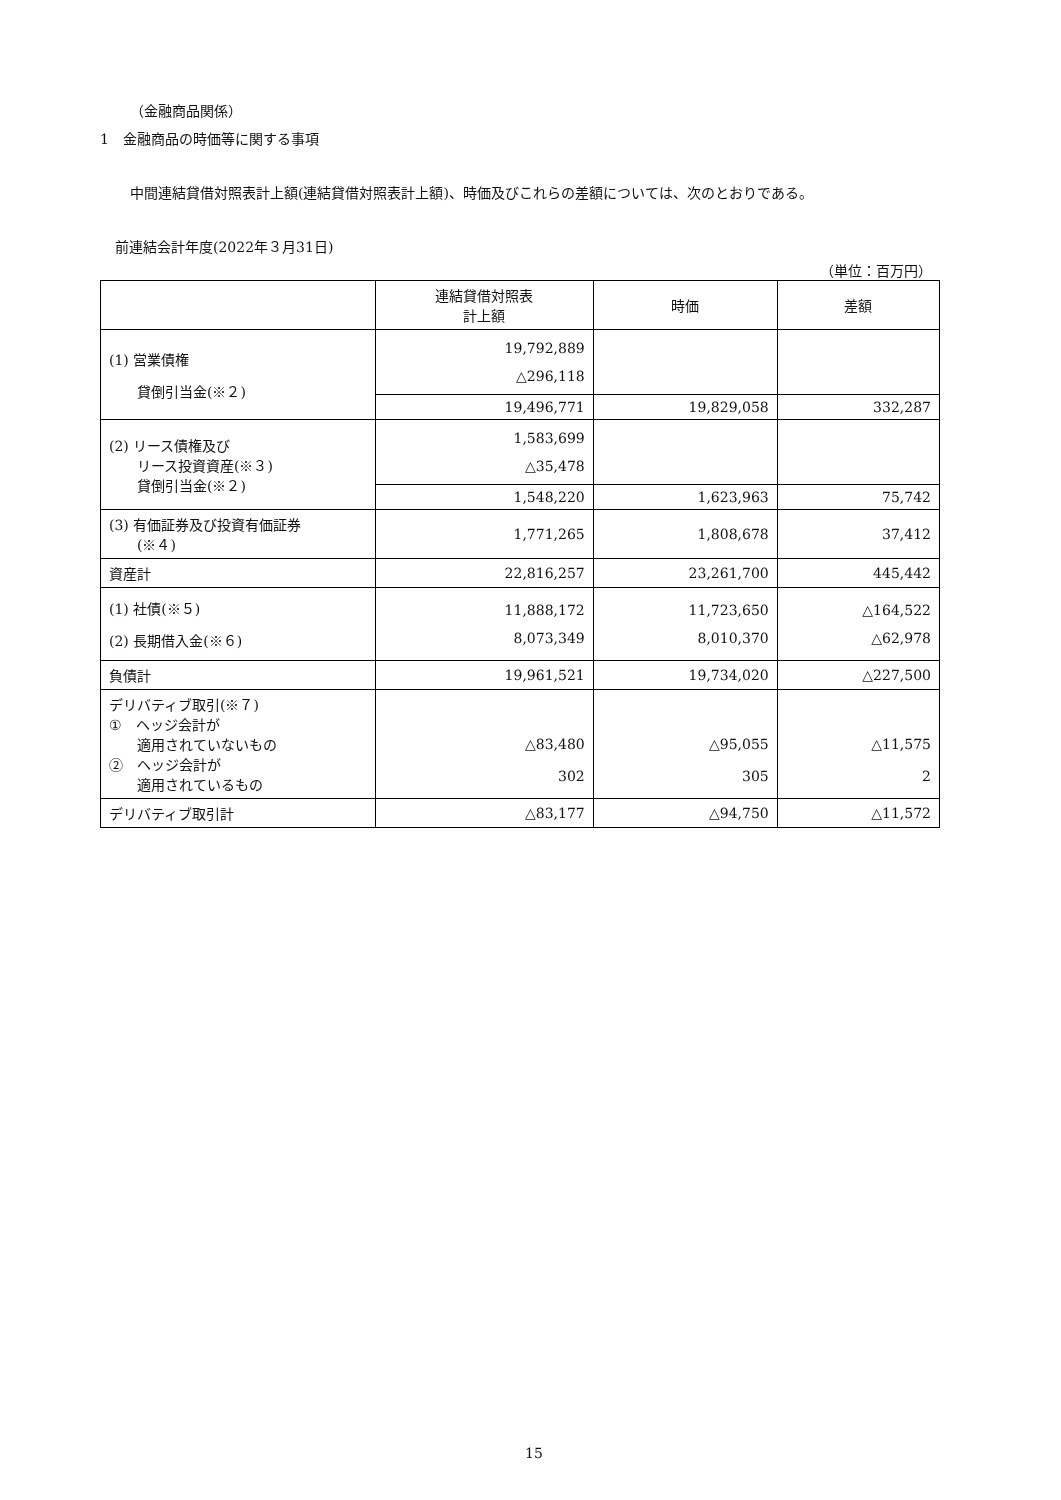（金融商品関係）
1　金融商品の時価等に関する事項
中間連結貸借対照表計上額(連結貸借対照表計上額)、時価及びこれらの差額については、次のとおりである。
前連結会計年度(2022年３月31日)
（単位：百万円）
| | 連結貸借対照表 計上額 | 時価 | 差額 |
| --- | --- | --- | --- |
| (1) 営業債権 貸倒引当金(※２) | 19,792,889 △296,118 | | |
| | 19,496,771 | 19,829,058 | 332,287 |
| (2) リース債権及び リース投資資産(※３) 貸倒引当金(※２) | 1,583,699 △35,478 | | |
| | 1,548,220 | 1,623,963 | 75,742 |
| (3) 有価証券及び投資有価証券 (※４) | 1,771,265 | 1,808,678 | 37,412 |
| 資産計 | 22,816,257 | 23,261,700 | 445,442 |
| (1) 社債(※５) (2) 長期借入金(※６) | 11,888,172 8,073,349 | 11,723,650 8,010,370 | △164,522 △62,978 |
| 負債計 | 19,961,521 | 19,734,020 | △227,500 |
| デリバティブ取引(※７) ① ヘッジ会計が 適用されていないもの ② ヘッジ会計が 適用されているもの | △83,480 302 | △95,055 305 | △11,575 2 |
| デリバティブ取引計 | △83,177 | △94,750 | △11,572 |
15